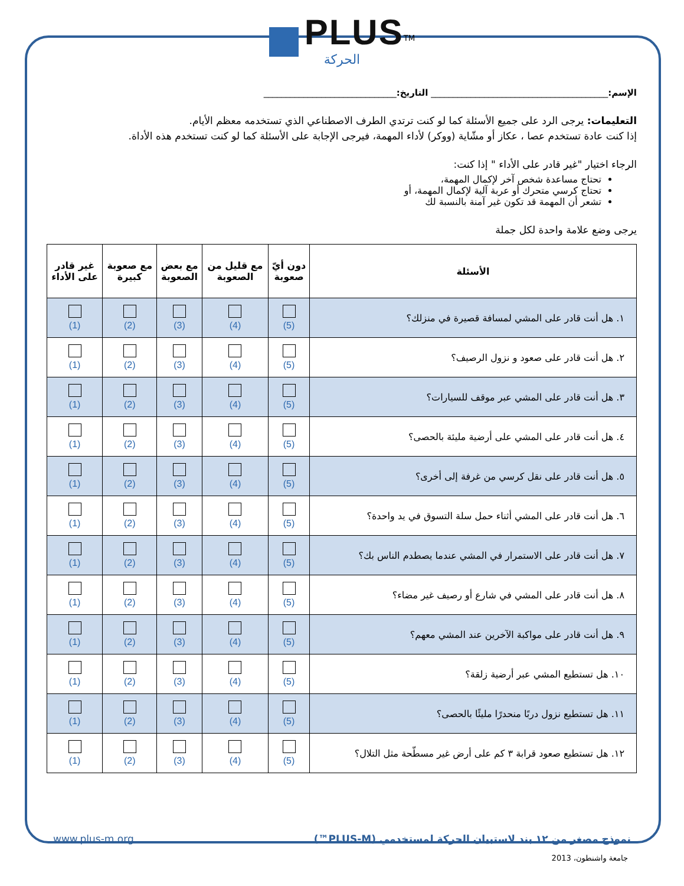PLUS<sup>TM</sup>
الحركة
الإسم:________________________________________ التاريخ:______________________________
التعليمات: يرجى الرد على جميع الأسئلة كما لو كنت ترتدي الطرف الاصطناعي الذي تستخدمه معظم الأيام.
إذا كنت عادة تستخدم عصا ، عكاز أو مشّاية (ووكر) لأداء المهمة، فيرجى الإجابة على الأسئلة كما لو كنت تستخدم هذه الأداة.
الرجاء اختيار "غير قادر على الأداء " إذا كنت:
تحتاج مساعدة شخص آخر لإكمال المهمة،
تحتاج كرسي متحرك أو عربة آلية لإكمال المهمة، أو
تشعر أن المهمة قد تكون غير آمنة بالنسبة لك
يرجى وضع علامة واحدة لكل جملة
| الأسئلة | دون أيّ صعوبة | مع قليل من الصعوبة | مع بعض الصعوبة | مع صعوبة كبيرة | غير قادر على الأداء |
| --- | --- | --- | --- | --- | --- |
| ١. هل أنت قادر على المشي لمسافة قصيرة في منزلك؟ | (5) | (4) | (3) | (2) | (1) |
| ٢. هل أنت قادر على صعود و نزول الرصيف؟ | (5) | (4) | (3) | (2) | (1) |
| ٣. هل أنت قادر على المشي عبر موقف للسيارات؟ | (5) | (4) | (3) | (2) | (1) |
| ٤. هل أنت قادر على المشي على أرضية مليئة بالحصى؟ | (5) | (4) | (3) | (2) | (1) |
| ٥. هل أنت قادر على نقل كرسي من غرفة إلى أخرى؟ | (5) | (4) | (3) | (2) | (1) |
| ٦. هل أنت قادر على المشي أثناء حمل سلة التسوق في يد واحدة؟ | (5) | (4) | (3) | (2) | (1) |
| ٧. هل أنت قادر على الاستمرار في المشي عندما يصطدم الناس بك؟ | (5) | (4) | (3) | (2) | (1) |
| ٨. هل أنت قادر على المشي في شارع أو رصيف غير مضاء؟ | (5) | (4) | (3) | (2) | (1) |
| ٩. هل أنت قادر على مواكبة الآخرين عند المشي معهم؟ | (5) | (4) | (3) | (2) | (1) |
| ١٠. هل تستطيع المشي عبر أرضية زلقة؟ | (5) | (4) | (3) | (2) | (1) |
| ١١. هل تستطيع نزول دربًا منحدرًا مليئًا بالحصى؟ | (5) | (4) | (3) | (2) | (1) |
| ١٢. هل تستطيع صعود قرابة ٣ كم على أرض غير مسطّحة مثل التلال؟ | (5) | (4) | (3) | (2) | (1) |
نموذج مصغر من ١٢ بند لاستبيان الحركة لمستخدمي (PLUS-M™) www.plus-m.org
جامعة واشنطون، 2013